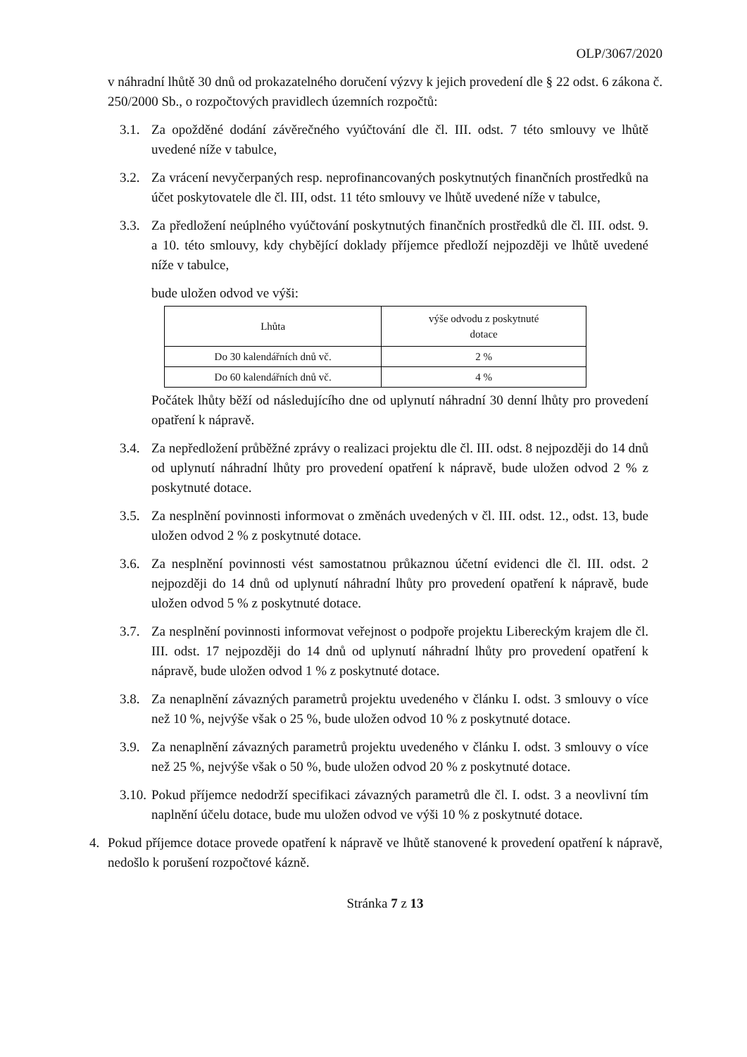OLP/3067/2020
v náhradní lhůtě 30 dnů od prokazatelného doručení výzvy k jejich provedení dle § 22 odst. 6 zákona č. 250/2000 Sb., o rozpočtových pravidlech územních rozpočtů:
3.1. Za opožděné dodání závěrečného vyúčtování dle čl. III. odst. 7 této smlouvy ve lhůtě uvedené níže v tabulce,
3.2. Za vrácení nevyčerpaných resp. neprofinancovaných poskytnutých finančních prostředků na účet poskytovatele dle čl. III, odst. 11 této smlouvy ve lhůtě uvedené níže v tabulce,
3.3. Za předložení neúplného vyúčtování poskytnutých finančních prostředků dle čl. III. odst. 9. a 10. této smlouvy, kdy chybějící doklady příjemce předloží nejpozději ve lhůtě uvedené níže v tabulce,
bude uložen odvod ve výši:
| Lhůta | výše odvodu z poskytnuté dotace |
| --- | --- |
| Do 30 kalendářních dnů vč. | 2 % |
| Do 60 kalendářních dnů vč. | 4 % |
Počátek lhůty běží od následujícího dne od uplynutí náhradní 30 denní lhůty pro provedení opatření k nápravě.
3.4. Za nepředložení průběžné zprávy o realizaci projektu dle čl. III. odst. 8 nejpozději do 14 dnů od uplynutí náhradní lhůty pro provedení opatření k nápravě, bude uložen odvod 2 % z poskytnuté dotace.
3.5. Za nesplnění povinnosti informovat o změnách uvedených v čl. III. odst. 12., odst. 13, bude uložen odvod 2 % z poskytnuté dotace.
3.6. Za nesplnění povinnosti vést samostatnou průkaznou účetní evidenci dle čl. III. odst. 2 nejpozději do 14 dnů od uplynutí náhradní lhůty pro provedení opatření k nápravě, bude uložen odvod 5 % z poskytnuté dotace.
3.7. Za nesplnění povinnosti informovat veřejnost o podpoře projektu Libereckým krajem dle čl. III. odst. 17 nejpozději do 14 dnů od uplynutí náhradní lhůty pro provedení opatření k nápravě, bude uložen odvod 1 % z poskytnuté dotace.
3.8. Za nenaplnění závazných parametrů projektu uvedeného v článku I. odst. 3 smlouvy o více než 10 %, nejvýše však o 25 %, bude uložen odvod 10 % z poskytnuté dotace.
3.9. Za nenaplnění závazných parametrů projektu uvedeného v článku I. odst. 3 smlouvy o více než 25 %, nejvýše však o 50 %, bude uložen odvod 20 % z poskytnuté dotace.
3.10. Pokud příjemce nedodrží specifikaci závazných parametrů dle čl. I. odst. 3 a neovlivní tím naplnění účelu dotace, bude mu uložen odvod ve výši 10 % z poskytnuté dotace.
4. Pokud příjemce dotace provede opatření k nápravě ve lhůtě stanovené k provedení opatření k nápravě, nedošlo k porušení rozpočtové kázně.
Stránka 7 z 13